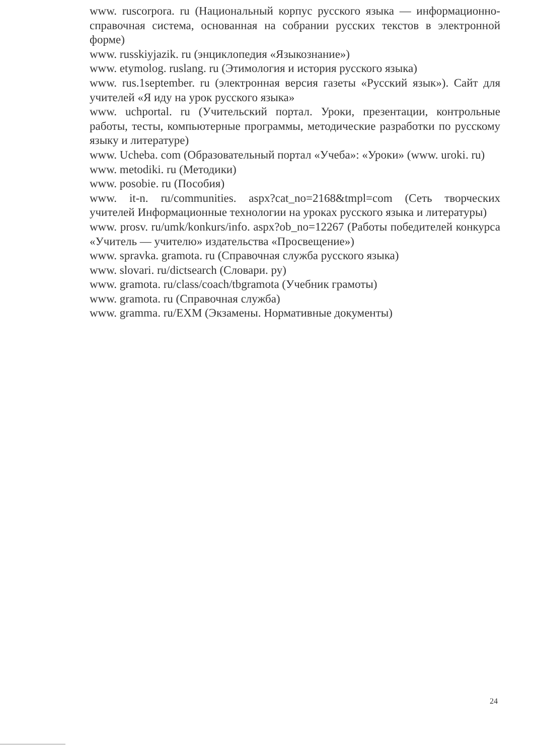www. ruscorpora. ru (Национальный корпус русского языка — информационно-справочная система, основанная на собрании русских текстов в электронной форме)
www. russkiyjazik. ru (энциклопедия «Языкознание»)
www. etymolog. ruslang. ru (Этимология и история русского языка)
www. rus.1september. ru (электронная версия газеты «Русский язык»). Сайт для учителей «Я иду на урок русского языка»
www. uchportal. ru (Учительский портал. Уроки, презентации, контрольные работы, тесты, компьютерные программы, методические разработки по русскому языку и литературе)
www. Ucheba. com (Образовательный портал «Учеба»: «Уроки» (www. uroki. ru)
www. metodiki. ru (Методики)
www. posobie. ru (Пособия)
www. it-n. ru/communities. aspx?cat_no=2168&tmpl=com (Сеть творческих учителей Информационные технологии на уроках русского языка и литературы)
www. prosv. ru/umk/konkurs/info. aspx?ob_no=12267 (Работы победителей конкурса «Учитель — учителю» издательства «Просвещение»)
www. spravka. gramota. ru (Справочная служба русского языка)
www. slovari. ru/dictsearch (Словари. ру)
www. gramota. ru/class/coach/tbgramota (Учебник грамоты)
www. gramota. ru (Справочная служба)
www. gramma. ru/EXM (Экзамены. Нормативные документы)
24